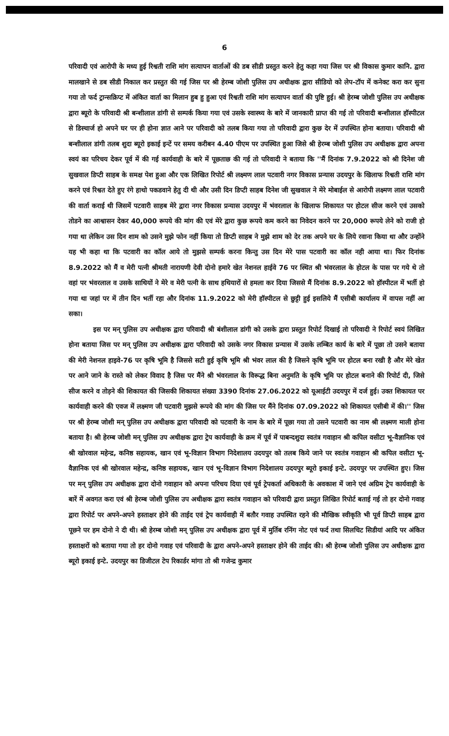6
परिवादी एवं आरोपी के मध्य हुई रिश्वती राशि मांग सत्यापन वार्ताओं की डब सीडी प्रस्तुत करने हेतु कहा गया जिस पर श्री विकास कुमार कानि. द्वारा मालखाने से डब सीडी निकाल कर प्रस्तुत की गई जिस पर श्री हेरम्ब जोशी पुलिस उप अधीक्षक द्वारा सीडियो को लेप-टॉप में कनेक्ट करा कर सुना गया तो फर्द ट्रान्सक्रिप्ट में अंकित वार्ता का मिलान हुब हु हुआ एवं रिश्वती राशि मांग सत्यापन वार्ता की पुष्टि हुई। श्री हेरम्ब जोशी पुलिस उप अधीक्षक द्वारा ब्यूरो के परिवादी श्री बन्शीलाल डांगी से सम्पर्क किया गया एवं उसके स्वास्थ्य के बारे में जानकारी प्राप्त की गई तो परिवादी बन्शीलाल हॉस्पीटल से डिस्चार्ज हो अपने घर पर ही होना ज्ञात आने पर परिवादी को तलब किया गया तो परिवादी द्वारा कुछ देर में उपस्थित होना बताया। परिवादी श्री बन्शीलाल डांगी तलब शुदा ब्यूरो इकाई इन्टें पर समय करीबन 4.40 पीएम पर उपस्थित हुआ जिसे श्री हेरम्ब जोशी पुलिस उप अधीक्षक द्वारा अपना स्वयं का परिचय देकर पूर्व में की गई कार्यवाही के बारे में पूछताछ की गई तो परिवादी ने बताया कि ''मैं दिनांक 7.9.2022 को श्री दिनेश जी सुखवाल डिप्टी साहब के समक्ष पेश हुआ और एक लिखित रिपोर्ट श्री लक्ष्मण लाल पटवारी नगर विकास प्रन्यास उदयपुर के खिलाफ रिश्वती राशि मांग करने एवं रिश्वत देते हुए रंगे हाथो पकडवाने हेतु दी थी और उसी दिन डिप्टी साहब दिनेश जी सुखवाल ने मेरे मोबाईल से आरोपी लक्ष्मण लाल पटवारी की वार्ता कराई थी जिसमें पटवारी साहब मेरे द्वारा नगर विकास प्रन्यास उदयपुर में भंवरलाल के खिलाफ शिकायत पर होटल सीज करने एवं उसको तोडने का आश्वासन देकर 40,000 रूपये की मांग की एवं मेरे द्वारा कुछ रूपये कम करने का निवेदन करने पर 20,000 रूपये लेने को राजी हो गया था लेकिन उस दिन शाम को उसने मुझे फोन नहीं किया तो डिप्टी साहब ने मुझे शाम को देर तक अपने घर के लिये रवाना किया था और उन्होंने यह भी कहा था कि पटवारी का कॉल आये तो मुझसे सम्पर्क करना किन्तु उस दिन मेरे पास पटवारी का कॉल नही आया था। फिर दिनांक 8.9.2022 को मैं व मेरी पत्नी श्रीमती नारायणी देवी दोनो हमारे खेत नेशनल हाईवे 76 पर स्थित श्री भंवरलाल के होटल के पास पर गये थे तो वहां पर भंवरलाल व उसके साथियों ने मेरे व मेरी पत्नी के साथ हथियारों से हमला कर दिया जिससे मैं दिनांक 8.9.2022 को हॉस्पीटल में भर्ती हो गया था जहां पर में तीन दिन भर्ती रहा और दिनांक 11.9.2022 को मेरी हॉस्पीटल से छुट्टी हुई इसलिये मैं एसीबी कार्यालय में वापस नहीं आ सका।
इस पर मन् पुलिस उप अधीक्षक द्वारा परिवादी श्री बंशीलाल डांगी को उसके द्वारा प्रस्तुत रिपोर्ट दिखाई तो परिवादी ने रिपोर्ट स्वयं लिखित होना बताया जिस पर मन् पुलिस उप अधीक्षक द्वारा परिवादी को उसके नगर विकास प्रन्यास में उसके लम्बित कार्य के बारे में पूछा तो उसने बताया की मेरी नेशनल हाइवे-76 पर कृषि भूमि है जिससे सटी हुई कृषि भूमि श्री भंवर लाल की है जिसने कृषि भूमि पर होटल बना रखी है और मेरे खेत पर आने जाने के रास्ते को लेकर विवाद है जिस पर मैंने श्री भंवरलाल के विरूद्ध बिना अनुमति के कृषि भूमि पर होटल बनाने की रिपोर्ट दी, जिसे सीज करने व तोड़ने की शिकायत की जिसकी शिकायत संख्या 3390 दिनांक 27.06.2022 को यूआईटी उदयपुर में दर्ज हुई। उक्त शिकायत पर कार्यवाही करने की एवज में लक्ष्मण जी पटवारी मुझसे रूपये की मांग की जिस पर मैंने दिनांक 07.09.2022 को शिकायत एसीबी में की।'' जिस पर श्री हेरम्ब जोशी मन् पुलिस उप अधीक्षक द्वारा परिवादी को पटवारी के नाम के बारे में पूछा गया तो उसने पटवारी का नाम श्री लक्ष्मण माली होना बताया है। श्री हेरम्ब जोशी मन् पुलिस उप अधीक्षक द्वारा ट्रेप कार्यवाही के क्रम में पूर्व में पाबन्दशुदा स्वतंत्र गवाहान श्री कपिल वसीटा भू-वैज्ञानिक एवं श्री खोरवाल महेन्द्र, कनिष्ठ सहायक, खान एवं भू-विज्ञान विभाग निदेशालय उदयपुर को तलब किये जाने पर स्वतंत्र गवाहान श्री कपिल वसीटा भू-वैज्ञानिक एवं श्री खोरवाल महेन्द्र, कनिष्ठ सहायक, खान एवं भू-विज्ञान विभाग निदेशालय उदयपुर ब्यूरो इकाई इन्टे. उदयपुर पर उपस्थित हुए। जिस पर मन् पुलिस उप अधीक्षक द्वारा दोनो गवाहान को अपना परिचय दिया एवं पूर्व ट्रेपकर्ता अधिकारी के अवकाश में जाने एवं अग्रिम ट्रेप कार्यवाही के बारें में अवगत करा एवं श्री हेरम्ब जोशी पुलिस उप अधीक्षक द्वारा स्वतंत्र गवाहान को परिवादी द्वारा प्रस्तुत लिखित रिपोर्ट बताई गई तो हर दोनो गवाह द्वारा रिपोर्ट पर अपने-अपने हस्ताक्षर होने की ताईद एवं ट्रेप कार्यवाही में बतौर गवाह उपस्थित रहने की मौखिक स्वीकृति भी पूर्व डिप्टी साहब द्वारा पूछने पर हम दोनो ने दी थी। श्री हेरम्ब जोशी मन् पुलिस उप अधीक्षक द्वारा पूर्व में मुर्तिब रनिंग नोट एवं फर्द तथा सिलचिट सिडीयां आदि पर अंकित हस्ताक्षरों को बताया गया तो हर दोनो गवाह एवं परिवादी के द्वारा अपने-अपने हस्ताक्षर होने की ताईद की। श्री हेरम्ब जोशी पुलिस उप अधीक्षक द्वारा ब्यूरो इकाई इन्टे. उदयपुर का डिजीटल टेप रिकार्डर मांगा तो श्री गजेन्द्र कुमार